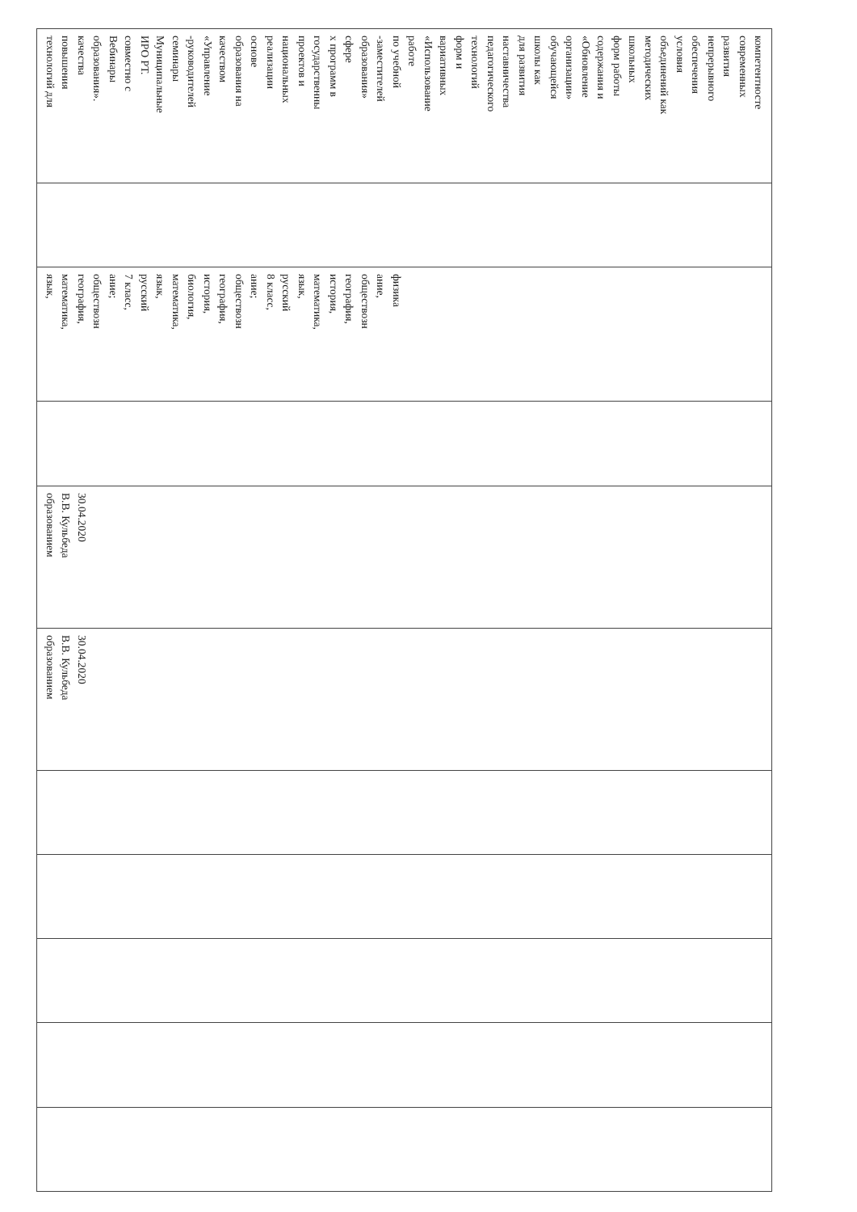| технологий для повышения качества образования». Вебинары совместно с ИРО РТ. Муниципальные семинары -руководителей «Управление качеством образования на основе реализации национальных проектов и государственны х программ в сфере образования» -заместителей по учебной работе «Использование вариативных форм и технологий педагогического наставничества для развития школы как обучающейся организации» «Обновление содержания и форм работы школьных методических объединений как условия обеспечения непрерывного развития современных компетентносте | | язык, математика, география, обществозн ание; 7 класс, русский язык, математика, биология, история, география, обществозн ание; 8 класс, русский язык, математика, история, география, обществозн ание, физика | | образованием В.В. Кульбеда 30.04.2020 | образованием В.В. Кульбеда 30.04.2020 | | | | | |